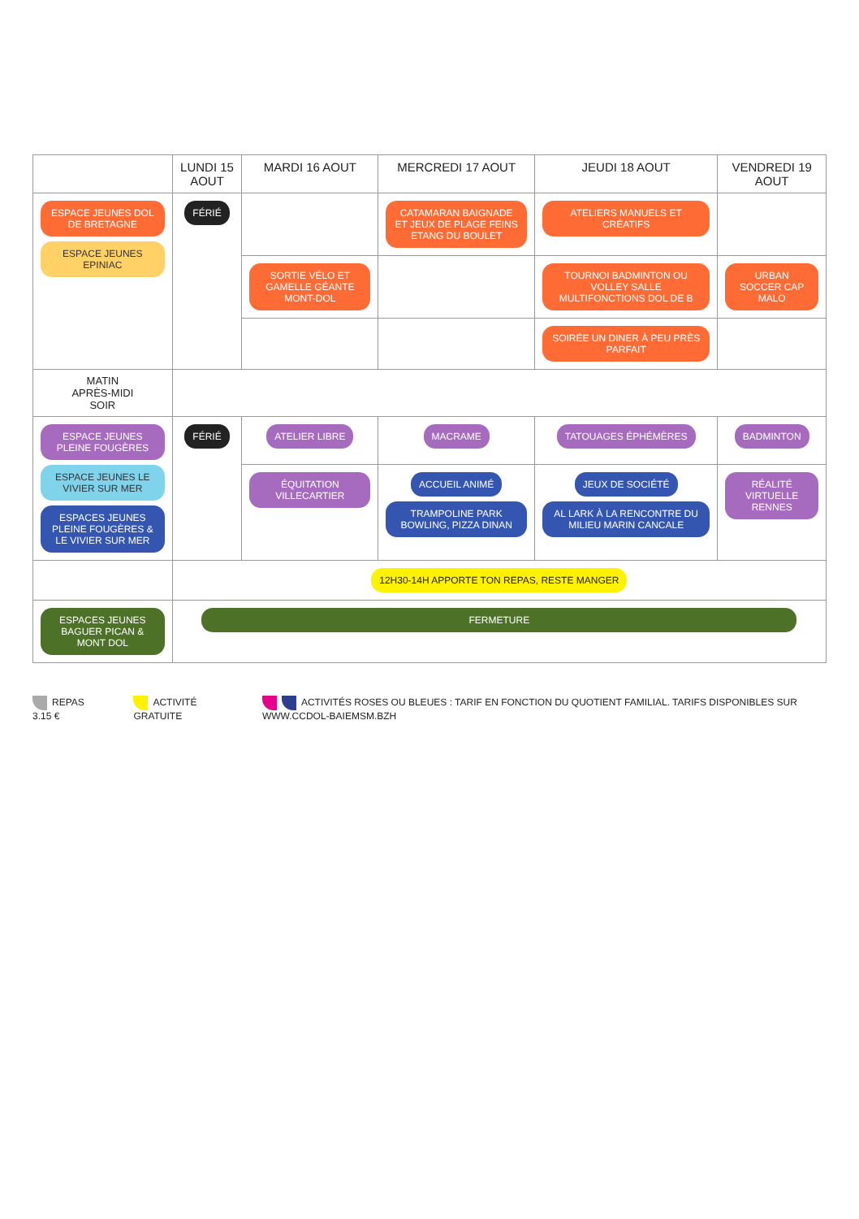| | LUNDI 15 AOUT | MARDI 16 AOUT | MERCREDI 17 AOUT | JEUDI 18 AOUT | VENDREDI 19 AOUT |
| --- | --- | --- | --- | --- | --- |
| ESPACE JEUNES DOL DE BRETAGNE ESPACE JEUNES EPINIAC | FÉRIÉ | | CATAMARAN BAIGNADE ET JEUX DE PLAGE FEINS ETANG DU BOULET | ATELIERS MANUELS ET CRÉATIFS | |
| | | SORTIE VÉLO ET GAMELLE GÉANTE MONT-DOL | | TOURNOI BADMINTON OU VOLLEY SALLE MULTIFONCTIONS DOL DE B | URBAN SOCCER CAP MALO |
| | | | | SOIRÉE UN DINER À PEU PRÈS PARFAIT | |
| MATIN APRÈS-MIDI SOIR | | | | | |
| ESPACE JEUNES PLEINE FOUGÈRES ESPACE JEUNES LE VIVIER SUR MER ESPACES JEUNES PLEINE FOUGÈRES & LE VIVIER SUR MER | FÉRIÉ | ATELIER LIBRE | MACRAME | TATOUAGES ÉPHÉMÈRES | BADMINTON |
| | | ÉQUITATION VILLECARTIER | ACCUEIL ANIMÉ TRAMPOLINE PARK BOWLING, PIZZA DINAN | JEUX DE SOCIÉTÉ AL LARK À LA RENCONTRE DU MILIEU MARIN CANCALE | RÉALITÉ VIRTUELLE RENNES |
| | 12H30-14H APPORTE TON REPAS, RESTE MANGER | | | | |
| ESPACES JEUNES BAGUER PICAN & MONT DOL | FERMETURE | | | | |
REPAS 3.15 € ACTIVITÉ GRATUITE
ACTIVITÉS ROSES OU BLEUES : TARIF EN FONCTION DU QUOTIENT FAMILIAL. TARIFS DISPONIBLES SUR WWW.CCDOL-BAIEMSM.BZH